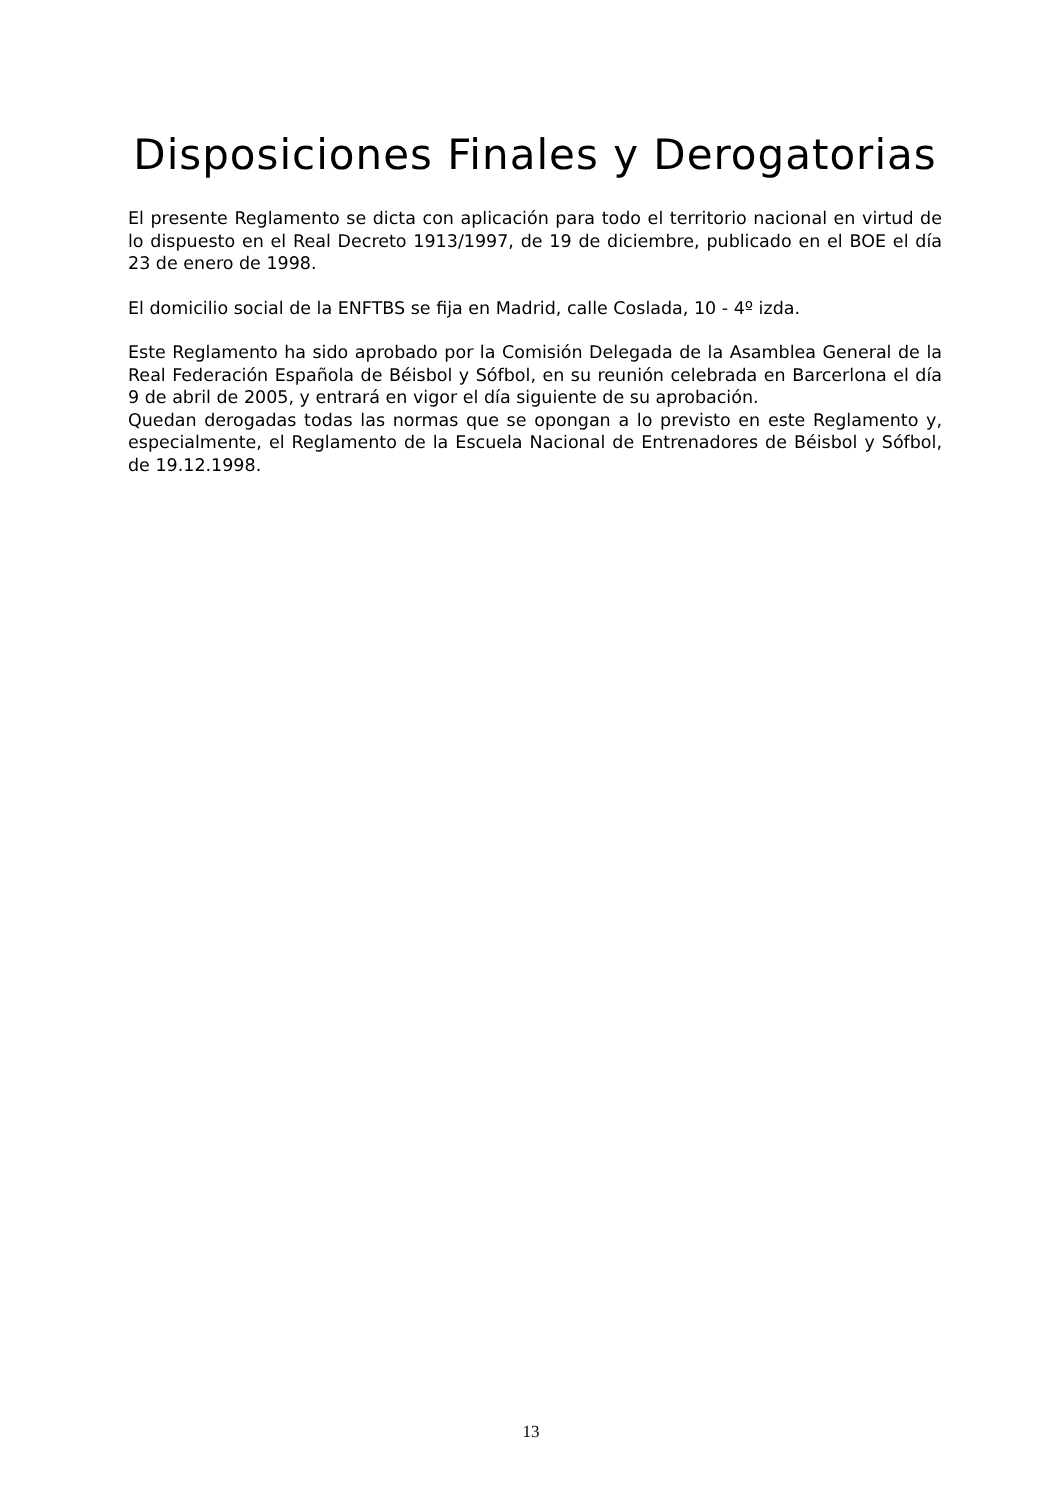Disposiciones Finales y Derogatorias
El presente Reglamento se dicta con aplicación para todo el territorio nacional en virtud de lo dispuesto en el Real Decreto 1913/1997, de 19 de diciembre, publicado en el BOE el día 23 de enero de 1998.
El domicilio social de la ENFTBS se fija en Madrid, calle Coslada, 10 - 4º izda.
Este Reglamento ha sido aprobado por la Comisión Delegada de la Asamblea General de la Real Federación Española de Béisbol y Sófbol, en su reunión celebrada en Barcerlona el día 9 de abril de 2005, y entrará en vigor el día siguiente de su aprobación.
Quedan derogadas todas las normas que se opongan a lo previsto en este Reglamento y, especialmente, el Reglamento de la Escuela Nacional de Entrenadores de Béisbol y Sófbol, de 19.12.1998.
13